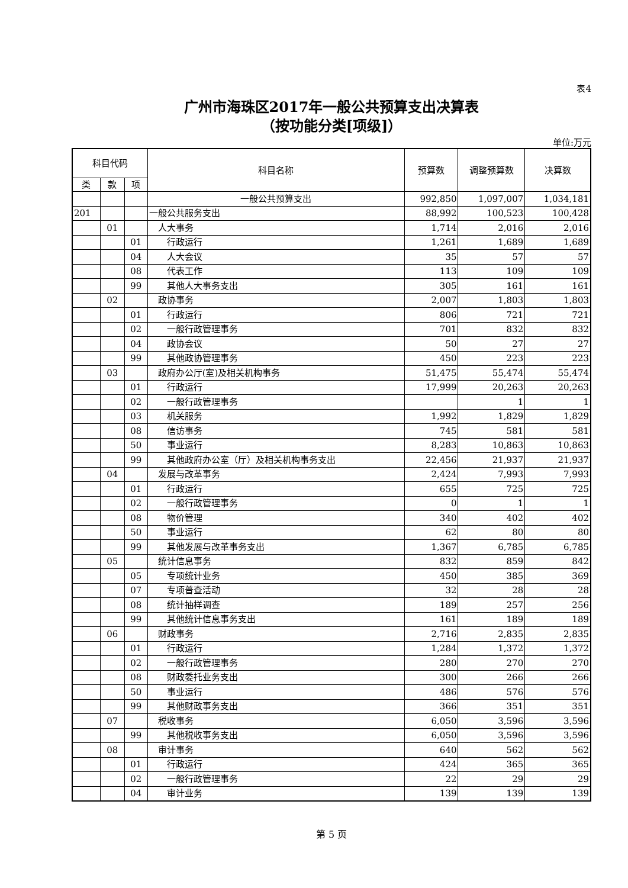表4
广州市海珠区2017年一般公共预算支出决算表
（按功能分类[项级]）
单位:万元
| 科目代码 | | | 科目名称 | 预算数 | 调整预算数 | 决算数 |
| --- | --- | --- | --- | --- | --- | --- |
| 类 | 款 | 项 | | | | |
| | | | 一般公共预算支出 | 992,850 | 1,097,007 | 1,034,181 |
| 201 | | | 一般公共服务支出 | 88,992 | 100,523 | 100,428 |
| | 01 | | 人大事务 | 1,714 | 2,016 | 2,016 |
| | | 01 | 行政运行 | 1,261 | 1,689 | 1,689 |
| | | 04 | 人大会议 | 35 | 57 | 57 |
| | | 08 | 代表工作 | 113 | 109 | 109 |
| | | 99 | 其他人大事务支出 | 305 | 161 | 161 |
| | 02 | | 政协事务 | 2,007 | 1,803 | 1,803 |
| | | 01 | 行政运行 | 806 | 721 | 721 |
| | | 02 | 一般行政管理事务 | 701 | 832 | 832 |
| | | 04 | 政协会议 | 50 | 27 | 27 |
| | | 99 | 其他政协管理事务 | 450 | 223 | 223 |
| | 03 | | 政府办公厅(室)及相关机构事务 | 51,475 | 55,474 | 55,474 |
| | | 01 | 行政运行 | 17,999 | 20,263 | 20,263 |
| | | 02 | 一般行政管理事务 | | 1 | 1 |
| | | 03 | 机关服务 | 1,992 | 1,829 | 1,829 |
| | | 08 | 信访事务 | 745 | 581 | 581 |
| | | 50 | 事业运行 | 8,283 | 10,863 | 10,863 |
| | | 99 | 其他政府办公室（厅）及相关机构事务支出 | 22,456 | 21,937 | 21,937 |
| | 04 | | 发展与改革事务 | 2,424 | 7,993 | 7,993 |
| | | 01 | 行政运行 | 655 | 725 | 725 |
| | | 02 | 一般行政管理事务 | 0 | 1 | 1 |
| | | 08 | 物价管理 | 340 | 402 | 402 |
| | | 50 | 事业运行 | 62 | 80 | 80 |
| | | 99 | 其他发展与改革事务支出 | 1,367 | 6,785 | 6,785 |
| | 05 | | 统计信息事务 | 832 | 859 | 842 |
| | | 05 | 专项统计业务 | 450 | 385 | 369 |
| | | 07 | 专项普查活动 | 32 | 28 | 28 |
| | | 08 | 统计抽样调查 | 189 | 257 | 256 |
| | | 99 | 其他统计信息事务支出 | 161 | 189 | 189 |
| | 06 | | 财政事务 | 2,716 | 2,835 | 2,835 |
| | | 01 | 行政运行 | 1,284 | 1,372 | 1,372 |
| | | 02 | 一般行政管理事务 | 280 | 270 | 270 |
| | | 08 | 财政委托业务支出 | 300 | 266 | 266 |
| | | 50 | 事业运行 | 486 | 576 | 576 |
| | | 99 | 其他财政事务支出 | 366 | 351 | 351 |
| | 07 | | 税收事务 | 6,050 | 3,596 | 3,596 |
| | | 99 | 其他税收事务支出 | 6,050 | 3,596 | 3,596 |
| | 08 | | 审计事务 | 640 | 562 | 562 |
| | | 01 | 行政运行 | 424 | 365 | 365 |
| | | 02 | 一般行政管理事务 | 22 | 29 | 29 |
| | | 04 | 审计业务 | 139 | 139 | 139 |
第 5 页